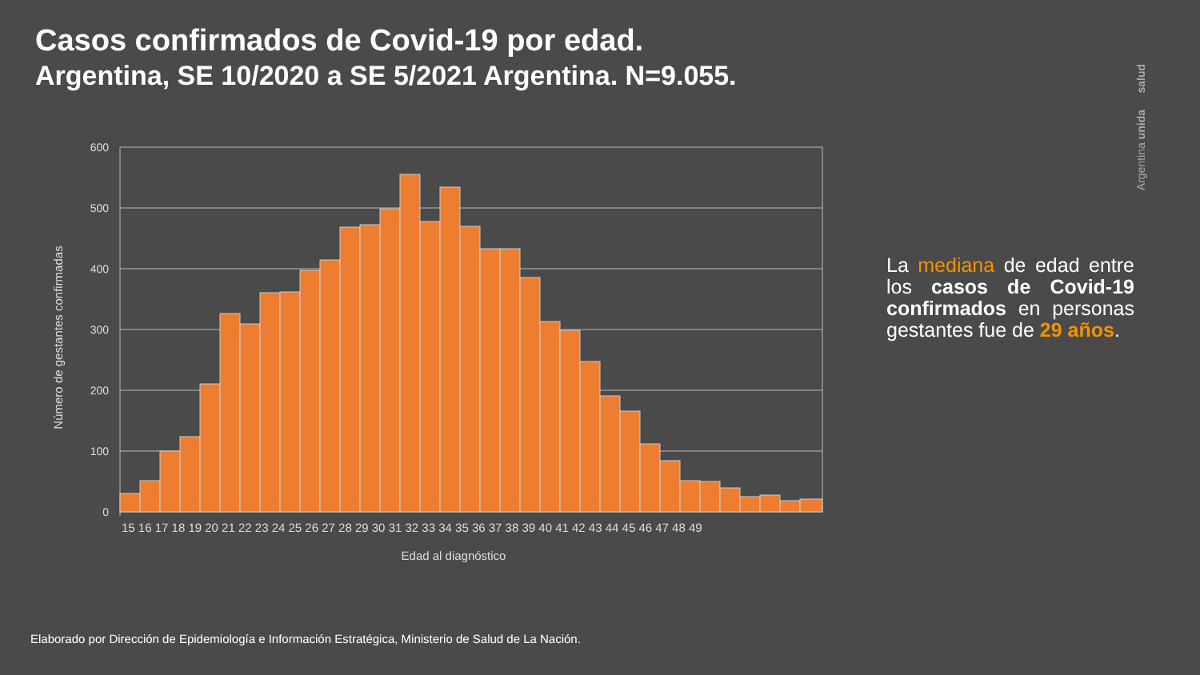Casos confirmados de Covid-19 por edad.
Argentina, SE 10/2020 a SE 5/2021 Argentina. N=9.055.
600
500
400
300
200
100
0
15 16 17 18 19 20 21 22 23 24 25 26 27 28 29 30 31 32 33 34 35 36 37 38 39 40 41 42 43 44 45 46 47 48 49
Edad al diagnóstico
Número de gestantes confirmadas
La mediana de edad entre los casos de Covid-19 confirmados en personas gestantes fue de 29 años.
salud
Argentina unida
Elaborado por Dirección de Epidemiología e Información Estratégica, Ministerio de Salud de La Nación.